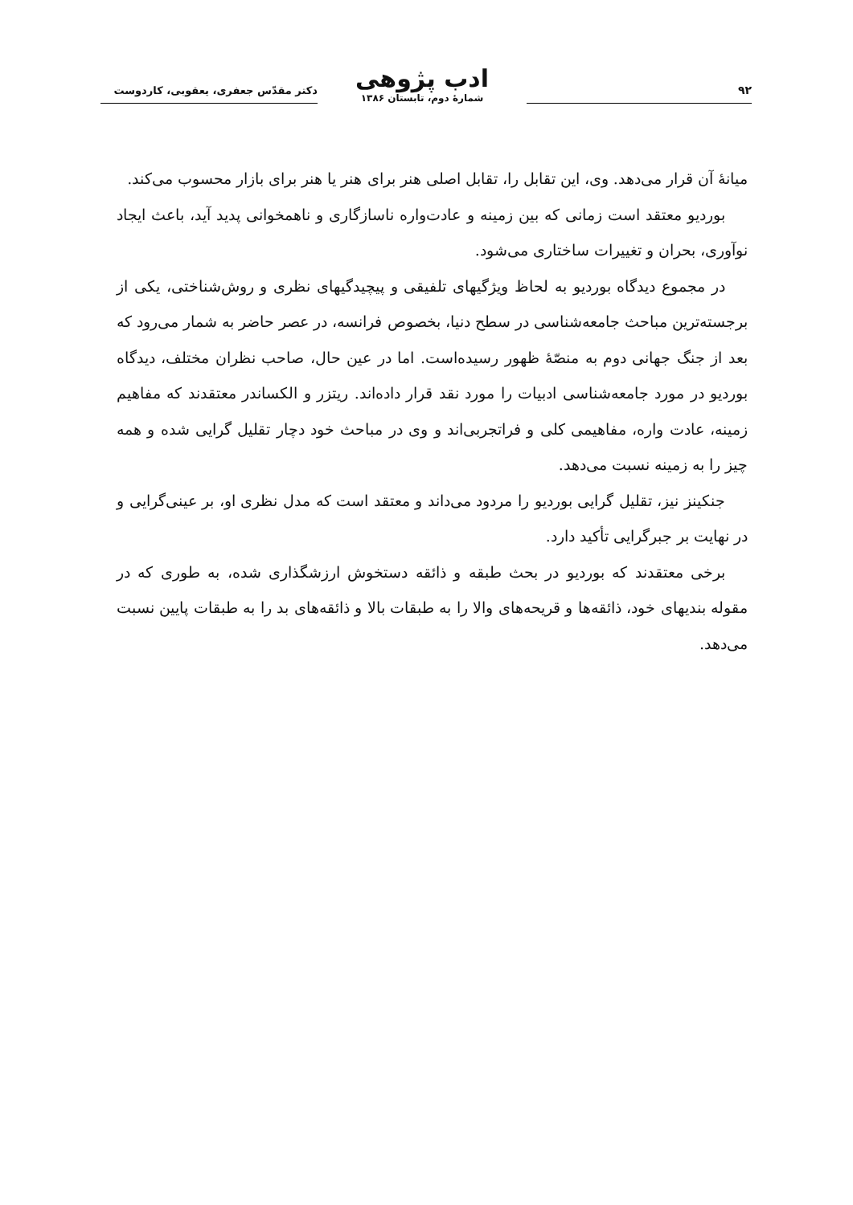۹۲
ادب پژوهی
شمارهٔ دوم، تابستان ۱۳۸۶
دکتر مقدّس جعفری، یعقوبی، کاردوست
میانهٔ آن قرار می‌دهد. وی، این تقابل را، تقابل اصلی هنر برای هنر یا هنر برای بازار محسوب می‌کند.
بوردیو معتقد است زمانی که بین زمینه و عادت‌واره ناسازگاری و ناهمخوانی پدید آید، باعث ایجاد نوآوری، بحران و تغییرات ساختاری می‌شود.
در مجموع دیدگاه بوردیو به لحاظ ویژگیهای تلفیقی و پیچیدگیهای نظری و روش‌شناختی، یکی از برجسته‌ترین مباحث جامعه‌شناسی در سطح دنیا، بخصوص فرانسه، در عصر حاضر به شمار می‌رود که بعد از جنگ جهانی دوم به منصّهٔ ظهور رسیده‌است. اما در عین حال، صاحب نظران مختلف، دیدگاه بوردیو در مورد جامعه‌شناسی ادبیات را مورد نقد قرار داده‌اند. ریتزر و الکساندر معتقدند که مفاهیم زمینه، عادت واره، مفاهیمی کلی و فراتجربی‌اند و وی در مباحث خود دچار تقلیل گرایی شده و همه چیز را به زمینه نسبت می‌دهد.
جنکینز نیز، تقلیل گرایی بوردیو را مردود می‌داند و معتقد است که مدل نظری او، بر عینی‌گرایی و در نهایت بر جبرگرایی تأکید دارد.
برخی معتقدند که بوردیو در بحث طبقه و ذائقه دستخوش ارزشگذاری شده، به طوری که در مقوله بندیهای خود، ذائقه‌ها و قریحه‌های والا را به طبقات بالا و ذائقه‌های بد را به طبقات پایین نسبت می‌دهد.